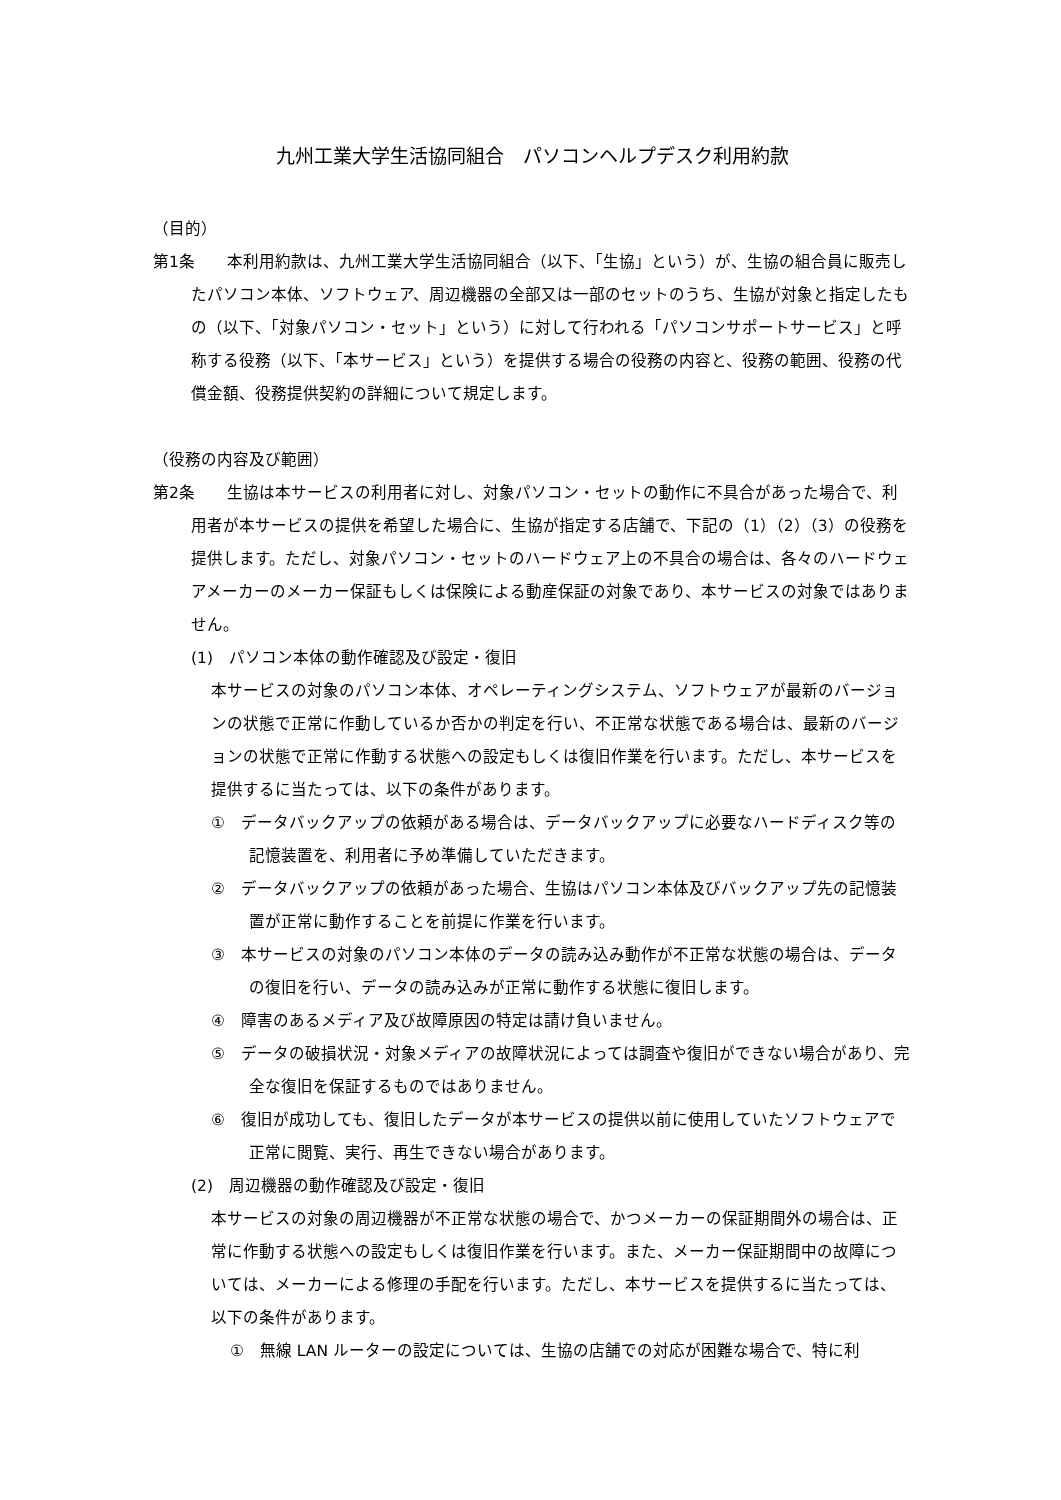九州工業大学生活協同組合　パソコンヘルプデスク利用約款
（目的）
第1条　　本利用約款は、九州工業大学生活協同組合（以下、「生協」という）が、生協の組合員に販売したパソコン本体、ソフトウェア、周辺機器の全部又は一部のセットのうち、生協が対象と指定したもの（以下、「対象パソコン・セット」という）に対して行われる「パソコンサポートサービス」と呼称する役務（以下、「本サービス」という）を提供する場合の役務の内容と、役務の範囲、役務の代償金額、役務提供契約の詳細について規定します。
（役務の内容及び範囲）
第2条　　生協は本サービスの利用者に対し、対象パソコン・セットの動作に不具合があった場合で、利用者が本サービスの提供を希望した場合に、生協が指定する店舗で、下記の（1）（2）（3）の役務を提供します。ただし、対象パソコン・セットのハードウェア上の不具合の場合は、各々のハードウェアメーカーのメーカー保証もしくは保険による動産保証の対象であり、本サービスの対象ではありません。
(1)　パソコン本体の動作確認及び設定・復旧
本サービスの対象のパソコン本体、オペレーティングシステム、ソフトウェアが最新のバージョンの状態で正常に作動しているか否かの判定を行い、不正常な状態である場合は、最新のバージョンの状態で正常に作動する状態への設定もしくは復旧作業を行います。ただし、本サービスを提供するに当たっては、以下の条件があります。
①　データバックアップの依頼がある場合は、データバックアップに必要なハードディスク等の記憶装置を、利用者に予め準備していただきます。
②　データバックアップの依頼があった場合、生協はパソコン本体及びバックアップ先の記憶装置が正常に動作することを前提に作業を行います。
③　本サービスの対象のパソコン本体のデータの読み込み動作が不正常な状態の場合は、データの復旧を行い、データの読み込みが正常に動作する状態に復旧します。
④　障害のあるメディア及び故障原因の特定は請け負いません。
⑤　データの破損状況・対象メディアの故障状況によっては調査や復旧ができない場合があり、完全な復旧を保証するものではありません。
⑥　復旧が成功しても、復旧したデータが本サービスの提供以前に使用していたソフトウェアで正常に閲覧、実行、再生できない場合があります。
(2)　周辺機器の動作確認及び設定・復旧
本サービスの対象の周辺機器が不正常な状態の場合で、かつメーカーの保証期間外の場合は、正常に作動する状態への設定もしくは復旧作業を行います。また、メーカー保証期間中の故障については、メーカーによる修理の手配を行います。ただし、本サービスを提供するに当たっては、以下の条件があります。
①　無線 LAN ルーターの設定については、生協の店舗での対応が困難な場合で、特に利